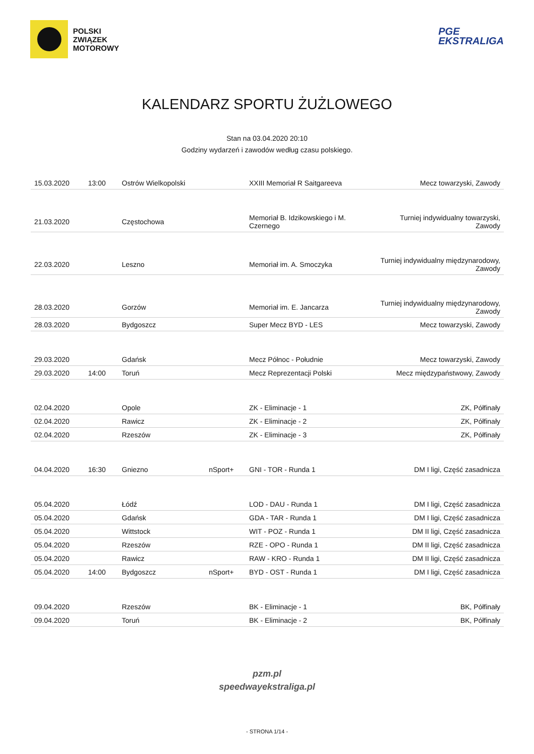POLSKI
ZWIĄZEK
MOTOROWY
PGE
EKSTRALIGA
KALENDARZ SPORTU ŻUŻLOWEGO
Stan na 03.04.2020 20:10
Godziny wydarzeń i zawodów według czasu polskiego.
| 15.03.2020 | 13:00 | Ostrów Wielkopolski | | XXIII Memoriał R Saitgareeva | Mecz towarzyski, Zawody |
| 21.03.2020 | | Częstochowa | | Memoriał B. Idzikowskiego i M. Czernego | Turniej indywidualny towarzyski, Zawody |
| 22.03.2020 | | Leszno | | Memoriał im. A. Smoczyka | Turniej indywidualny międzynarodowy, Zawody |
| 28.03.2020 | | Gorzów | | Memoriał im. E. Jancarza | Turniej indywidualny międzynarodowy, Zawody |
| 28.03.2020 | | Bydgoszcz | | Super Mecz BYD - LES | Mecz towarzyski, Zawody |
| 29.03.2020 | | Gdańsk | | Mecz Północ - Południe | Mecz towarzyski, Zawody |
| 29.03.2020 | 14:00 | Toruń | | Mecz Reprezentacji Polski | Mecz międzypaństwowy, Zawody |
| 02.04.2020 | | Opole | | ZK - Eliminacje - 1 | ZK, Półfinały |
| 02.04.2020 | | Rawicz | | ZK - Eliminacje - 2 | ZK, Półfinały |
| 02.04.2020 | | Rzeszów | | ZK - Eliminacje - 3 | ZK, Półfinały |
| 04.04.2020 | 16:30 | Gniezno | nSport+ | GNI - TOR - Runda 1 | DM I ligi, Część zasadnicza |
| 05.04.2020 | | Łódź | | LOD - DAU - Runda 1 | DM I ligi, Część zasadnicza |
| 05.04.2020 | | Gdańsk | | GDA - TAR - Runda 1 | DM I ligi, Część zasadnicza |
| 05.04.2020 | | Wittstock | | WIT - POZ - Runda 1 | DM II ligi, Część zasadnicza |
| 05.04.2020 | | Rzeszów | | RZE - OPO - Runda 1 | DM II ligi, Część zasadnicza |
| 05.04.2020 | | Rawicz | | RAW - KRO - Runda 1 | DM II ligi, Część zasadnicza |
| 05.04.2020 | 14:00 | Bydgoszcz | nSport+ | BYD - OST - Runda 1 | DM I ligi, Część zasadnicza |
| 09.04.2020 | | Rzeszów | | BK - Eliminacje - 1 | BK, Półfinały |
| 09.04.2020 | | Toruń | | BK - Eliminacje - 2 | BK, Półfinały |
pzm.pl
speedwayekstraliga.pl
- STRONA 1/14 -